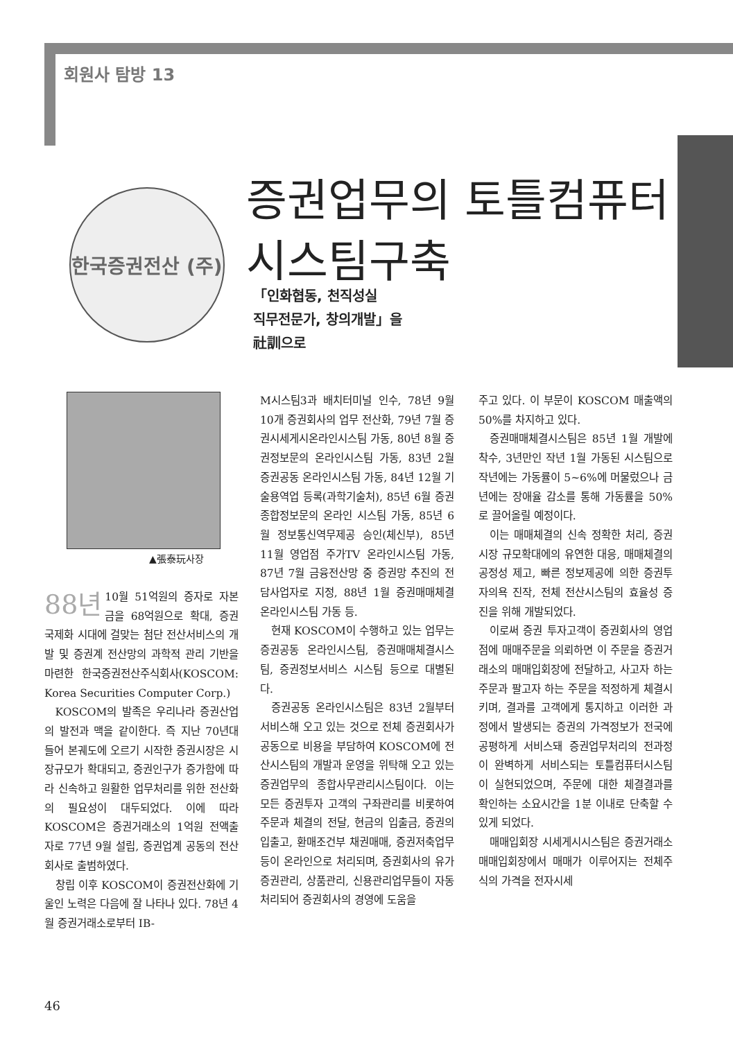회원사 탐방 13
한국증권전산 (주)
증권업무의 토틀컴퓨터
시스팀구축
「인화협동, 천직성실
직무전문가, 창의개발」을
社訓으로
▲張泰玩사장
88년 10월 51억원의 증자로 자본금을 68억원으로 확대, 증권 국제화 시대에 걸맞는 첨단 전산서비스의 개발 및 증권계 전산망의 과학적 관리 기반을 마련한 한국증권전산주식회사(KOSCOM: Korea Securities Computer Corp.)
KOSCOM의 발족은 우리나라 증권산업의 발전과 맥을 같이한다. 즉 지난 70년대 들어 본궤도에 오르기 시작한 증권시장은 시장규모가 확대되고, 증권인구가 증가함에 따라 신속하고 원활한 업무처리를 위한 전산화의 필요성이 대두되었다. 이에 따라 KOSCOM은 증권거래소의 1억원 전액출자로 77년 9월 설립, 증권업계 공동의 전산회사로 출범하였다.
창립 이후 KOSCOM이 증권전산화에 기울인 노력은 다음에 잘 나타나 있다. 78년 4월 증권거래소로부터 IB-
M시스팀3과 배치터미널 인수, 78년 9월 10개 증권회사의 업무 전산화, 79년 7월 증권시세게시온라인시스팀 가동, 80년 8월 증권정보문의 온라인시스팀 가동, 83년 2월 증권공동 온라인시스팀 가동, 84년 12월 기술용역업 등록(과학기술처), 85년 6월 증권종합정보문의 온라인 시스팀 가동, 85년 6월 정보통신역무제공 승인(체신부), 85년 11월 영업점 주가TV 온라인시스팀 가동, 87년 7월 금융전산망 중 증권망 추진의 전담사업자로 지정, 88년 1월 증권매매체결 온라인시스팀 가동 등.
현재 KOSCOM이 수행하고 있는 업무는 증권공동 온라인시스팀, 증권매매체결시스팀, 증권정보서비스 시스팀 등으로 대별된다.
증권공동 온라인시스팀은 83년 2월부터 서비스해 오고 있는 것으로 전체 증권회사가 공동으로 비용을 부담하여 KOSCOM에 전산시스팀의 개발과 운영을 위탁해 오고 있는 증권업무의 종합사무관리시스팀이다. 이는 모든 증권투자 고객의 구좌관리를 비롯하여 주문과 체결의 전달, 현금의 입출금, 증권의 입출고, 환매조건부 채권매매, 증권저축업무 등이 온라인으로 처리되며, 증권회사의 유가증권관리, 상품관리, 신용관리업무들이 자동처리되어 증권회사의 경영에 도움을
주고 있다. 이 부문이 KOSCOM 매출액의 50%를 차지하고 있다.
증권매매체결시스팀은 85년 1월 개발에 착수, 3년만인 작년 1월 가동된 시스팀으로 작년에는 가동률이 5~6%에 머물렀으나 금년에는 장애율 감소를 통해 가동률을 50%로 끌어올릴 예정이다.
이는 매매체결의 신속 정확한 처리, 증권시장 규모확대에의 유연한 대응, 매매체결의 공정성 제고, 빠른 정보제공에 의한 증권투자의욕 진작, 전체 전산시스팀의 효율성 증진을 위해 개발되었다.
이로써 증권 투자고객이 증권회사의 영업점에 매매주문을 의뢰하면 이 주문을 증권거래소의 매매입회장에 전달하고, 사고자 하는 주문과 팔고자 하는 주문을 적정하게 체결시키며, 결과를 고객에게 통지하고 이러한 과정에서 발생되는 증권의 가격정보가 전국에 공평하게 서비스돼 증권업무처리의 전과정이 완벽하게 서비스되는 토틀컴퓨터시스팀이 실현되었으며, 주문에 대한 체결결과를 확인하는 소요시간을 1분 이내로 단축할 수 있게 되었다.
매매입회장 시세게시시스팀은 증권거래소 매매입회장에서 매매가 이루어지는 전체주식의 가격을 전자시세
46